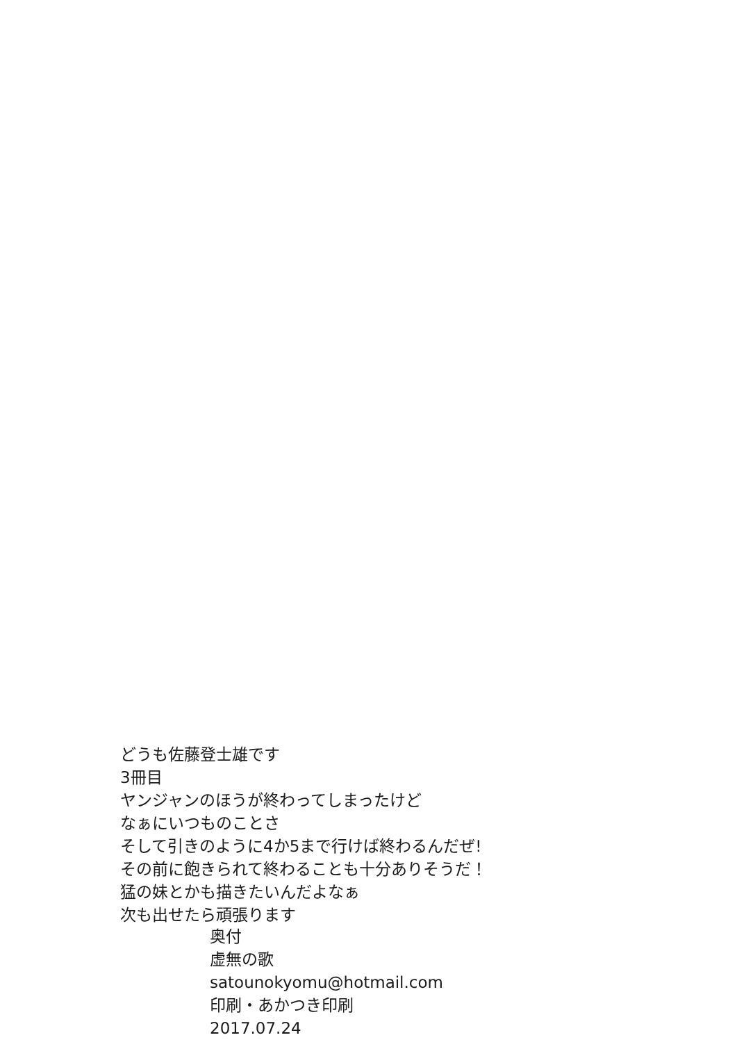どうも佐藤登士雄です
3冊目
ヤンジャンのほうが終わってしまったけど
なぁにいつものことさ
そして引きのように4か5まで行けば終わるんだぜ!
その前に飽きられて終わることも十分ありそうだ！
猛の妹とかも描きたいんだよなぁ
次も出せたら頑張ります
奥付
虚無の歌
satounokyomu@hotmail.com
印刷・あかつき印刷
2017.07.24